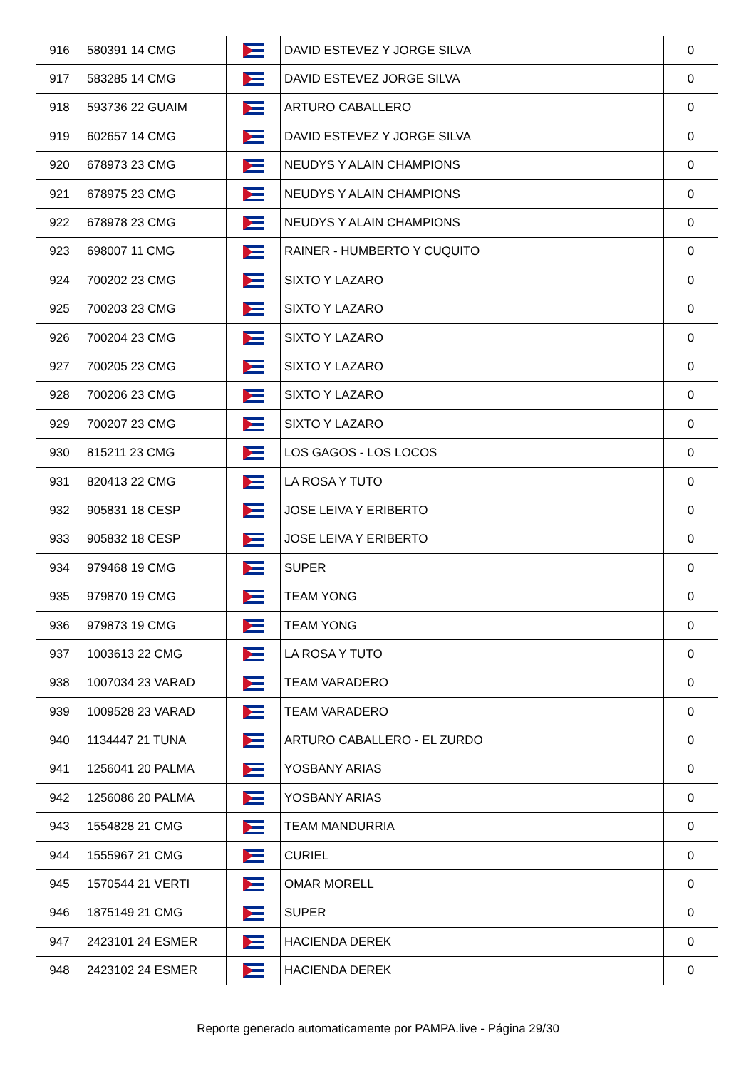| 916 | 580391 14 CMG | | DAVID ESTEVEZ Y JORGE SILVA | 0 |
| 917 | 583285 14 CMG | | DAVID ESTEVEZ JORGE SILVA | 0 |
| 918 | 593736 22 GUAIM | | ARTURO CABALLERO | 0 |
| 919 | 602657 14 CMG | | DAVID ESTEVEZ Y JORGE SILVA | 0 |
| 920 | 678973 23 CMG | | NEUDYS Y ALAIN CHAMPIONS | 0 |
| 921 | 678975 23 CMG | | NEUDYS Y ALAIN CHAMPIONS | 0 |
| 922 | 678978 23 CMG | | NEUDYS Y ALAIN CHAMPIONS | 0 |
| 923 | 698007 11 CMG | | RAINER - HUMBERTO Y CUQUITO | 0 |
| 924 | 700202 23 CMG | | SIXTO Y LAZARO | 0 |
| 925 | 700203 23 CMG | | SIXTO Y LAZARO | 0 |
| 926 | 700204 23 CMG | | SIXTO Y LAZARO | 0 |
| 927 | 700205 23 CMG | | SIXTO Y LAZARO | 0 |
| 928 | 700206 23 CMG | | SIXTO Y LAZARO | 0 |
| 929 | 700207 23 CMG | | SIXTO Y LAZARO | 0 |
| 930 | 815211 23 CMG | | LOS GAGOS - LOS LOCOS | 0 |
| 931 | 820413 22 CMG | | LA ROSA Y TUTO | 0 |
| 932 | 905831 18 CESP | | JOSE LEIVA Y ERIBERTO | 0 |
| 933 | 905832 18 CESP | | JOSE LEIVA Y ERIBERTO | 0 |
| 934 | 979468 19 CMG | | SUPER | 0 |
| 935 | 979870 19 CMG | | TEAM YONG | 0 |
| 936 | 979873 19 CMG | | TEAM YONG | 0 |
| 937 | 1003613 22 CMG | | LA ROSA Y TUTO | 0 |
| 938 | 1007034 23 VARAD | | TEAM VARADERO | 0 |
| 939 | 1009528 23 VARAD | | TEAM VARADERO | 0 |
| 940 | 1134447 21 TUNA | | ARTURO CABALLERO - EL ZURDO | 0 |
| 941 | 1256041 20 PALMA | | YOSBANY ARIAS | 0 |
| 942 | 1256086 20 PALMA | | YOSBANY ARIAS | 0 |
| 943 | 1554828 21 CMG | | TEAM MANDURRIA | 0 |
| 944 | 1555967 21 CMG | | CURIEL | 0 |
| 945 | 1570544 21 VERTI | | OMAR MORELL | 0 |
| 946 | 1875149 21 CMG | | SUPER | 0 |
| 947 | 2423101 24 ESMER | | HACIENDA DEREK | 0 |
| 948 | 2423102 24 ESMER | | HACIENDA DEREK | 0 |
Reporte generado automaticamente por PAMPA.live - Página 29/30